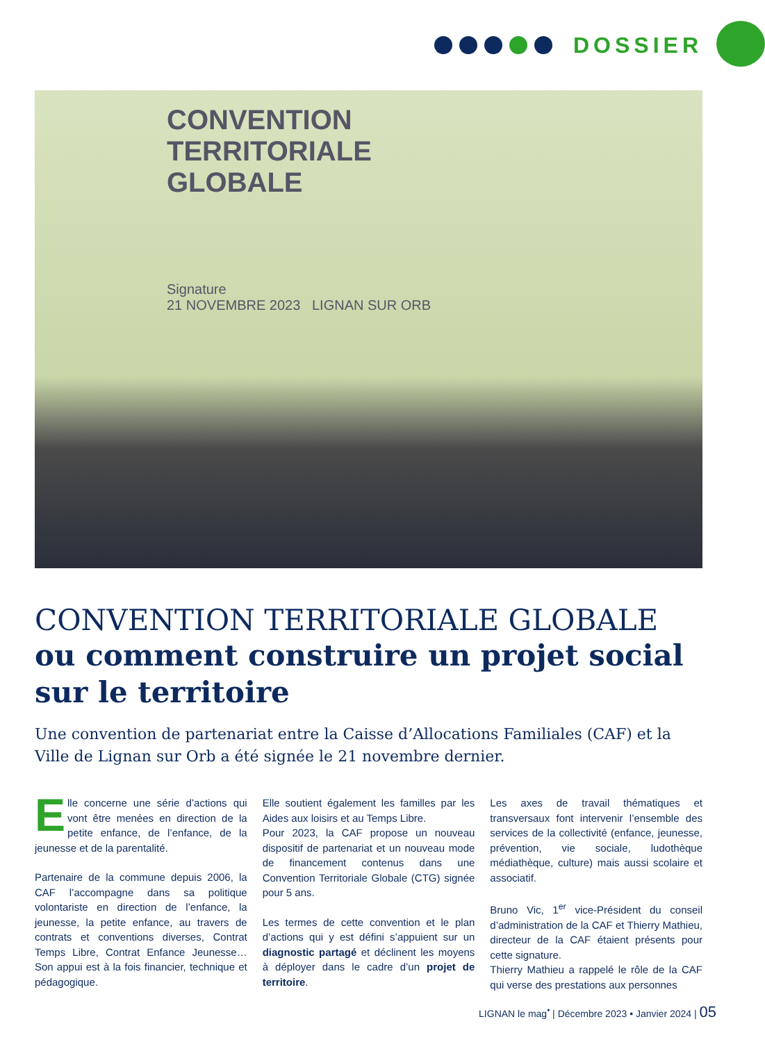DOSSIER
CONVENTION
TERRITORIALE
GLOBALE
Signature
21 NOVEMBRE 2023 LIGNAN SUR ORB
CONVENTION TERRITORIALE GLOBALE
ou comment construire un projet social sur le territoire
Une convention de partenariat entre la Caisse d’Allocations Familiales (CAF) et la Ville de Lignan sur Orb a été signée le 21 novembre dernier.
Elle concerne une série d’actions qui vont être menées en direction de la petite enfance, de l’enfance, de la jeunesse et de la parentalité.
Partenaire de la commune depuis 2006, la CAF l’accompagne dans sa politique volontariste en direction de l’enfance, la jeunesse, la petite enfance, au travers de contrats et conventions diverses, Contrat Temps Libre, Contrat Enfance Jeunesse… Son appui est à la fois financier, technique et pédagogique.
Elle soutient également les familles par les Aides aux loisirs et au Temps Libre.
Pour 2023, la CAF propose un nouveau dispositif de partenariat et un nouveau mode de financement contenus dans une Convention Territoriale Globale (CTG) signée pour 5 ans.
Les termes de cette convention et le plan d’actions qui y est défini s’appuient sur un diagnostic partagé et déclinent les moyens à déployer dans le cadre d’un projet de territoire.
Les axes de travail thématiques et transversaux font intervenir l’ensemble des services de la collectivité (enfance, jeunesse, prévention, vie sociale, ludothèque médiathèque, culture) mais aussi scolaire et associatif.
Bruno Vic, 1<sup>er</sup> vice-Président du conseil d’administration de la CAF et Thierry Mathieu, directeur de la CAF étaient présents pour cette signature.
Thierry Mathieu a rappelé le rôle de la CAF qui verse des prestations aux personnes
LIGNAN le mag<sup>•</sup> | Décembre 2023 • Janvier 2024 | 05